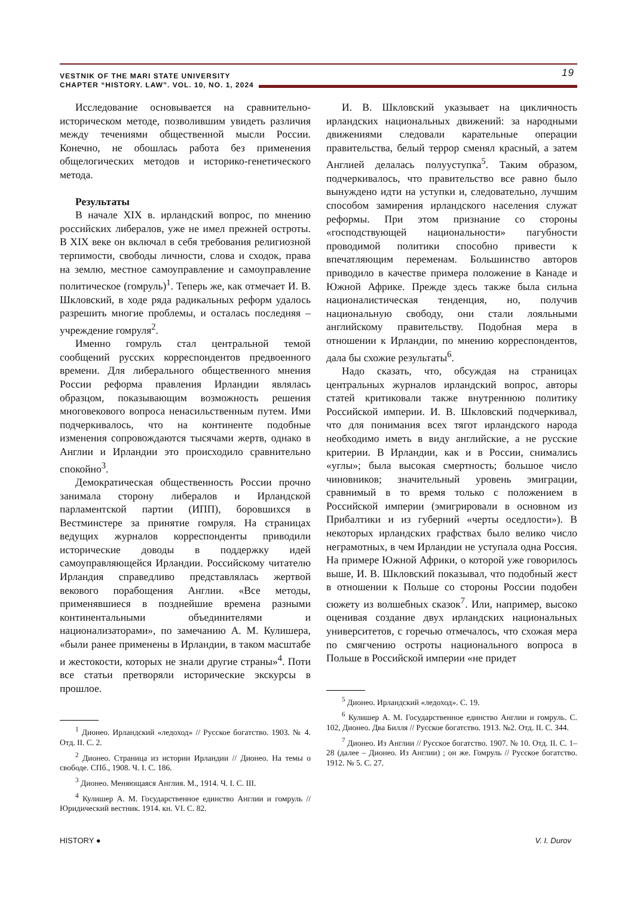VESTNIK OF THE MARI STATE UNIVERSITY
CHAPTER “HISTORY. LAW”. VOL. 10, NO. 1, 2024
19
Исследование основывается на сравнительно-историческом методе, позволившим увидеть различия между течениями общественной мысли России. Конечно, не обошлась работа без применения общелогических методов и историко-генетического метода.
Результаты
В начале XIX в. ирландский вопрос, по мнению российских либералов, уже не имел прежней остроты. В XIX веке он включал в себя требования религиозной терпимости, свободы личности, слова и сходок, права на землю, местное самоуправление и самоуправление политическое (гомруль)<sup>1</sup>. Теперь же, как отмечает И. В. Шкловский, в ходе ряда радикальных реформ удалось разрешить многие проблемы, и осталась последняя – учреждение гомруля<sup>2</sup>.
Именно гомруль стал центральной темой сообщений русских корреспондентов предвоенного времени. Для либерального общественного мнения России реформа правления Ирландии являлась образцом, показывающим возможность решения многовекового вопроса ненасильственным путем. Ими подчеркивалось, что на континенте подобные изменения сопровождаются тысячами жертв, однако в Англии и Ирландии это происходило сравнительно спокойно<sup>3</sup>.
Демократическая общественность России прочно занимала сторону либералов и Ирландской парламентской партии (ИПП), боровшихся в Вестминстере за принятие гомруля. На страницах ведущих журналов корреспонденты приводили исторические доводы в поддержку идей самоуправляющейся Ирландии. Российскому читателю Ирландия справедливо представлялась жертвой векового порабощения Англии. «Все методы, применявшиеся в позднейшие времена разными континентальными объединителями и национализаторами», по замечанию А. М. Кулишера, «были ранее применены в Ирландии, в таком масштабе и жестокости, которых не знали другие страны»<sup>4</sup>. Поти все статьи претворяли исторические экскурсы в прошлое.
<sup>1</sup> Дионео. Ирландский «ледоход» // Русское богатство. 1903. № 4. Отд. II. С. 2.
<sup>2</sup> Дионео. Страница из истории Ирландии // Дионео. На темы о свободе. СПб., 1908. Ч. I. С. 186.
<sup>3</sup> Дионео. Меняющаяся Англия. М., 1914. Ч. I. С. III.
<sup>4</sup> Кулишер А. М. Государственное единство Англии и гомруль // Юридический вестник. 1914. кн. VI. С. 82.
И. В. Шкловский указывает на цикличность ирландских национальных движений: за народными движениями следовали карательные операции правительства, белый террор сменял красный, а затем Англией делалась полууступка<sup>5</sup>. Таким образом, подчеркивалось, что правительство все равно было вынуждено идти на уступки и, следовательно, лучшим способом замирения ирландского населения служат реформы. При этом признание со стороны «господствующей национальности» пагубности проводимой политики способно привести к впечатляющим переменам. Большинство авторов приводило в качестве примера положение в Канаде и Южной Африке. Прежде здесь также была сильна националистическая тенденция, но, получив национальную свободу, они стали лояльными английскому правительству. Подобная мера в отношении к Ирландии, по мнению корреспондентов, дала бы схожие результаты<sup>6</sup>.
Надо сказать, что, обсуждая на страницах центральных журналов ирландский вопрос, авторы статей критиковали также внутреннюю политику Российской империи. И. В. Шкловский подчеркивал, что для понимания всех тягот ирландского народа необходимо иметь в виду английские, а не русские критерии. В Ирландии, как и в России, снимались «углы»; была высокая смертность; большое число чиновников; значительный уровень эмиграции, сравнимый в то время только с положением в Российской империи (эмигрировали в основном из Прибалтики и из губерний «черты оседлости»). В некоторых ирландских графствах было велико число неграмотных, в чем Ирландии не уступала одна Россия. На примере Южной Африки, о которой уже говорилось выше, И. В. Шкловский показывал, что подобный жест в отношении к Польше со стороны России подобен сюжету из волшебных сказок<sup>7</sup>. Или, например, высоко оценивая создание двух ирландских национальных университетов, с горечью отмечалось, что схожая мера по смягчению остроты национального вопроса в Польше в Российской империи «не придет
<sup>5</sup> Дионео. Ирландский «ледоход». С. 19.
<sup>6</sup> Кулишер А. М. Государственное единство Англии и гомруль. С. 102, Дионео. Два Билля // Русское богатство. 1913. №2. Отд. II. С. 344.
<sup>7</sup> Дионео. Из Англии // Русское богатство. 1907. № 10. Отд. II. С. 1–28 (далее – Дионео. Из Англии) ; он же. Гомруль // Русское богатство. 1912. № 5. С. 27.
HISTORY ● V. I. Durov